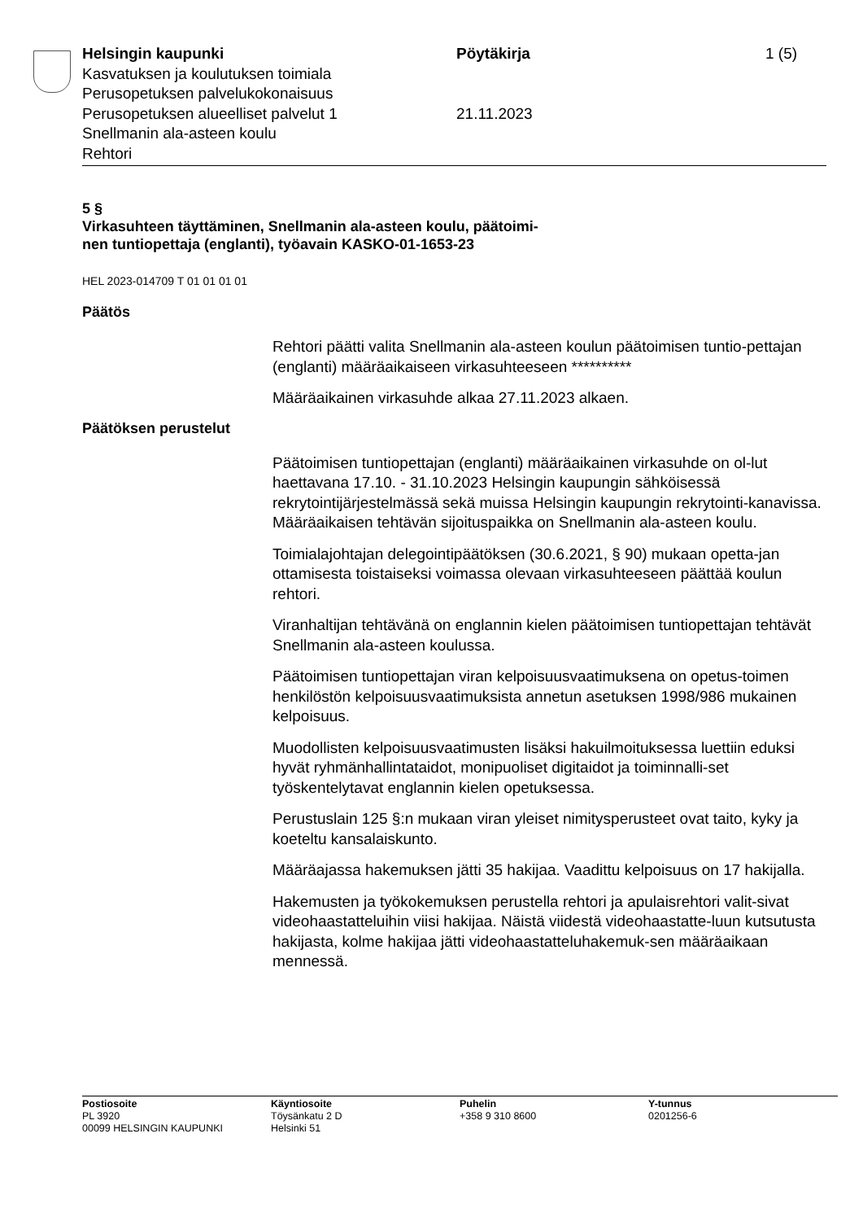Helsingin kaupunki
Kasvatuksen ja koulutuksen toimiala
Perusopetuksen palvelukokonaisuus
Perusopetuksen alueelliset palvelut 1
Snellmanin ala-asteen koulu
Rehtori
Pöytäkirja
21.11.2023
1 (5)
5 §
Virkasuhteen täyttäminen, Snellmanin ala-asteen koulu, päätoimi-
nen tuntiopettaja (englanti), työavain KASKO-01-1653-23
HEL 2023-014709 T 01 01 01 01
Päätös
Rehtori päätti valita Snellmanin ala-asteen koulun päätoimisen tuntio-pettajan (englanti) määräaikaiseen virkasuhteeseen **********
Määräaikainen virkasuhde alkaa 27.11.2023 alkaen.
Päätöksen perustelut
Päätoimisen tuntiopettajan (englanti) määräaikainen virkasuhde on ol-lut haettavana 17.10. - 31.10.2023 Helsingin kaupungin sähköisessä rekrytointijärjestelmässä sekä muissa Helsingin kaupungin rekrytointi-kanavissa. Määräaikaisen tehtävän sijoituspaikka on Snellmanin ala-asteen koulu.
Toimialajohtajan delegointipäätöksen (30.6.2021, § 90) mukaan opetta-jan ottamisesta toistaiseksi voimassa olevaan virkasuhteeseen päättää koulun rehtori.
Viranhaltijan tehtävänä on englannin kielen päätoimisen tuntiopettajan tehtävät Snellmanin ala-asteen koulussa.
Päätoimisen tuntiopettajan viran kelpoisuusvaatimuksena on opetus-toimen henkilöstön kelpoisuusvaatimuksista annetun asetuksen 1998/986 mukainen kelpoisuus.
Muodollisten kelpoisuusvaatimusten lisäksi hakuilmoituksessa luettiin eduksi hyvät ryhmänhallintataidot, monipuoliset digitaidot ja toiminnalli-set työskentelytavat englannin kielen opetuksessa.
Perustuslain 125 §:n mukaan viran yleiset nimitysperusteet ovat taito, kyky ja koeteltu kansalaiskunto.
Määräajassa hakemuksen jätti 35 hakijaa. Vaadittu kelpoisuus on 17 hakijalla.
Hakemusten ja työkokemuksen perustella rehtori ja apulaisrehtori valit-sivat videohaastatteluihin viisi hakijaa. Näistä viidestä videohaastatte-luun kutsutusta hakijasta, kolme hakijaa jätti videohaastatteluhakemuk-sen määräaikaan mennessä.
Postiosoite
PL 3920
00099 HELSINGIN KAUPUNKI
Käyntiosoite
Töysänkatu 2 D
Helsinki 51
Puhelin
+358 9 310 8600
Y-tunnus
0201256-6